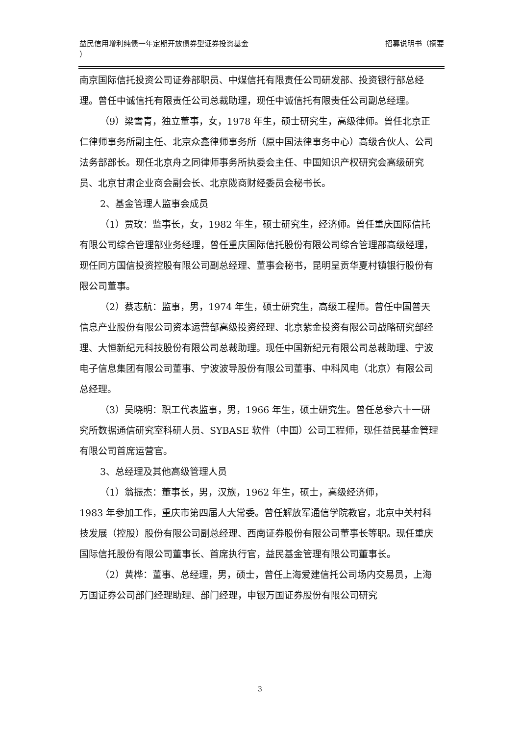招募说明书（摘要 益民信用增利纯债一年定期开放债券型证券投资基金
）
南京国际信托投资公司证券部职员、中煤信托有限责任公司研发部、投资银行部总经理。曾任中诚信托有限责任公司总裁助理，现任中诚信托有限责任公司副总经理。
（9）梁雪青，独立董事，女，1978 年生，硕士研究生，高级律师。曾任北京正仁律师事务所副主任、北京众鑫律师事务所（原中国法律事务中心）高级合伙人、公司法务部部长。现任北京舟之同律师事务所执委会主任、中国知识产权研究会高级研究员、北京甘肃企业商会副会长、北京陇商财经委员会秘书长。
2、基金管理人监事会成员
（1）贾玫：监事长，女，1982 年生，硕士研究生，经济师。曾任重庆国际信托有限公司综合管理部业务经理，曾任重庆国际信托股份有限公司综合管理部高级经理，现任同方国信投资控股有限公司副总经理、董事会秘书，昆明呈贡华夏村镇银行股份有限公司董事。
（2）蔡志航：监事，男，1974 年生，硕士研究生，高级工程师。曾任中国普天信息产业股份有限公司资本运营部高级投资经理、北京紫金投资有限公司战略研究部经理、大恒新纪元科技股份有限公司总裁助理。现任中国新纪元有限公司总裁助理、宁波电子信息集团有限公司董事、宁波波导股份有限公司董事、中科风电（北京）有限公司总经理。
（3）吴晓明：职工代表监事，男，1966 年生，硕士研究生。曾任总参六十一研究所数据通信研究室科研人员、SYBASE 软件（中国）公司工程师，现任益民基金管理有限公司首席运营官。
3、总经理及其他高级管理人员
（1）翁振杰：董事长，男，汉族，1962 年生，硕士，高级经济师，
1983 年参加工作，重庆市第四届人大常委。曾任解放军通信学院教官，北京中关村科技发展（控股）股份有限公司副总经理、西南证券股份有限公司董事长等职。现任重庆国际信托股份有限公司董事长、首席执行官，益民基金管理有限公司董事长。
（2）黄桦：董事、总经理，男，硕士，曾任上海爱建信托公司场内交易员，上海万国证券公司部门经理助理、部门经理，申银万国证券股份有限公司研究
3